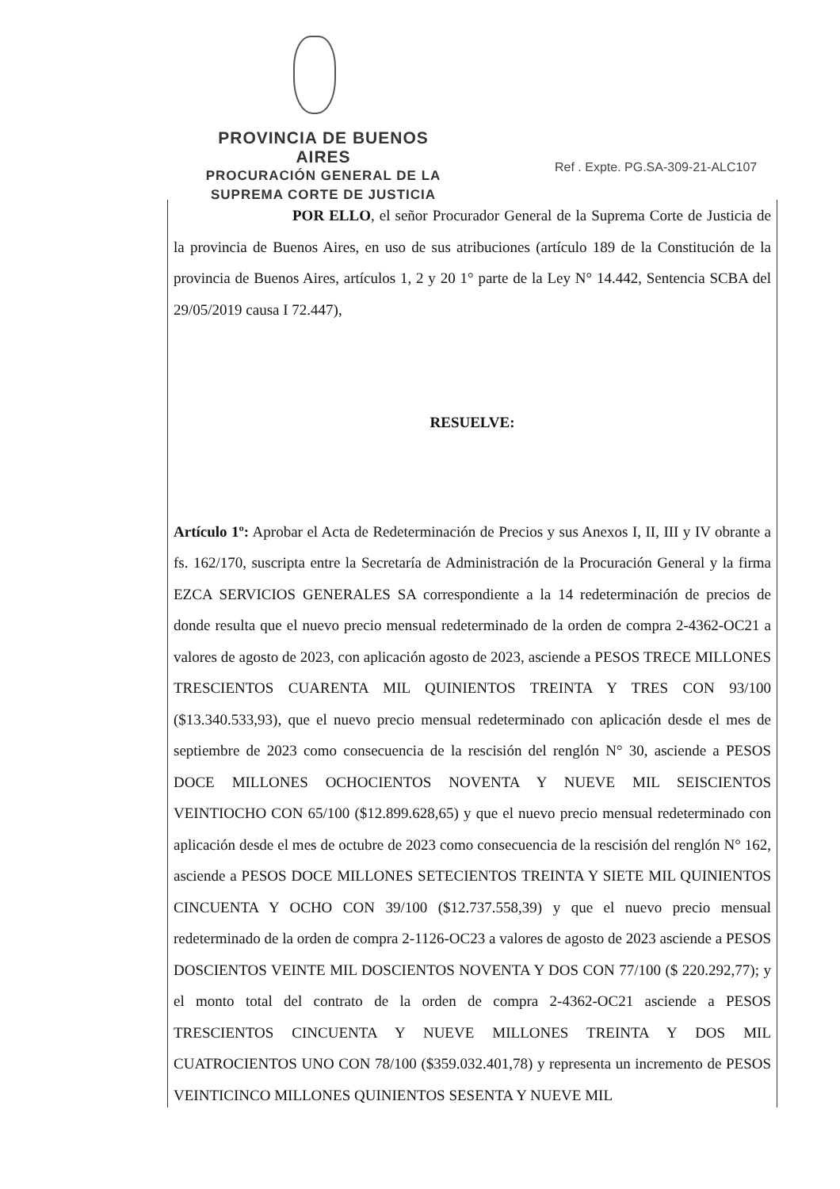PROVINCIA DE BUENOS AIRES
PROCURACIÓN GENERAL DE LA
SUPREMA CORTE DE JUSTICIA
Ref . Expte. PG.SA-309-21-ALC107
POR ELLO, el señor Procurador General de la Suprema Corte de Justicia de la provincia de Buenos Aires, en uso de sus atribuciones (artículo 189 de la Constitución de la provincia de Buenos Aires, artículos 1, 2 y 20 1° parte de la Ley N° 14.442, Sentencia SCBA del 29/05/2019 causa I 72.447),
RESUELVE:
Artículo 1º: Aprobar el Acta de Redeterminación de Precios y sus Anexos I, II, III y IV obrante a fs. 162/170, suscripta entre la Secretaría de Administración de la Procuración General y la firma EZCA SERVICIOS GENERALES SA correspondiente a la 14 redeterminación de precios de donde resulta que el nuevo precio mensual redeterminado de la orden de compra 2-4362-OC21 a valores de agosto de 2023, con aplicación agosto de 2023, asciende a PESOS TRECE MILLONES TRESCIENTOS CUARENTA MIL QUINIENTOS TREINTA Y TRES CON 93/100 ($13.340.533,93), que el nuevo precio mensual redeterminado con aplicación desde el mes de septiembre de 2023 como consecuencia de la rescisión del renglón N° 30, asciende a PESOS DOCE MILLONES OCHOCIENTOS NOVENTA Y NUEVE MIL SEISCIENTOS VEINTIOCHO CON 65/100 ($12.899.628,65) y que el nuevo precio mensual redeterminado con aplicación desde el mes de octubre de 2023 como consecuencia de la rescisión del renglón N° 162, asciende a PESOS DOCE MILLONES SETECIENTOS TREINTA Y SIETE MIL QUINIENTOS CINCUENTA Y OCHO CON 39/100 ($12.737.558,39) y que el nuevo precio mensual redeterminado de la orden de compra 2-1126-OC23 a valores de agosto de 2023 asciende a PESOS DOSCIENTOS VEINTE MIL DOSCIENTOS NOVENTA Y DOS CON 77/100 ($ 220.292,77); y el monto total del contrato de la orden de compra 2-4362-OC21 asciende a PESOS TRESCIENTOS CINCUENTA Y NUEVE MILLONES TREINTA Y DOS MIL CUATROCIENTOS UNO CON 78/100 ($359.032.401,78) y representa un incremento de PESOS VEINTICINCO MILLONES QUINIENTOS SESENTA Y NUEVE MIL